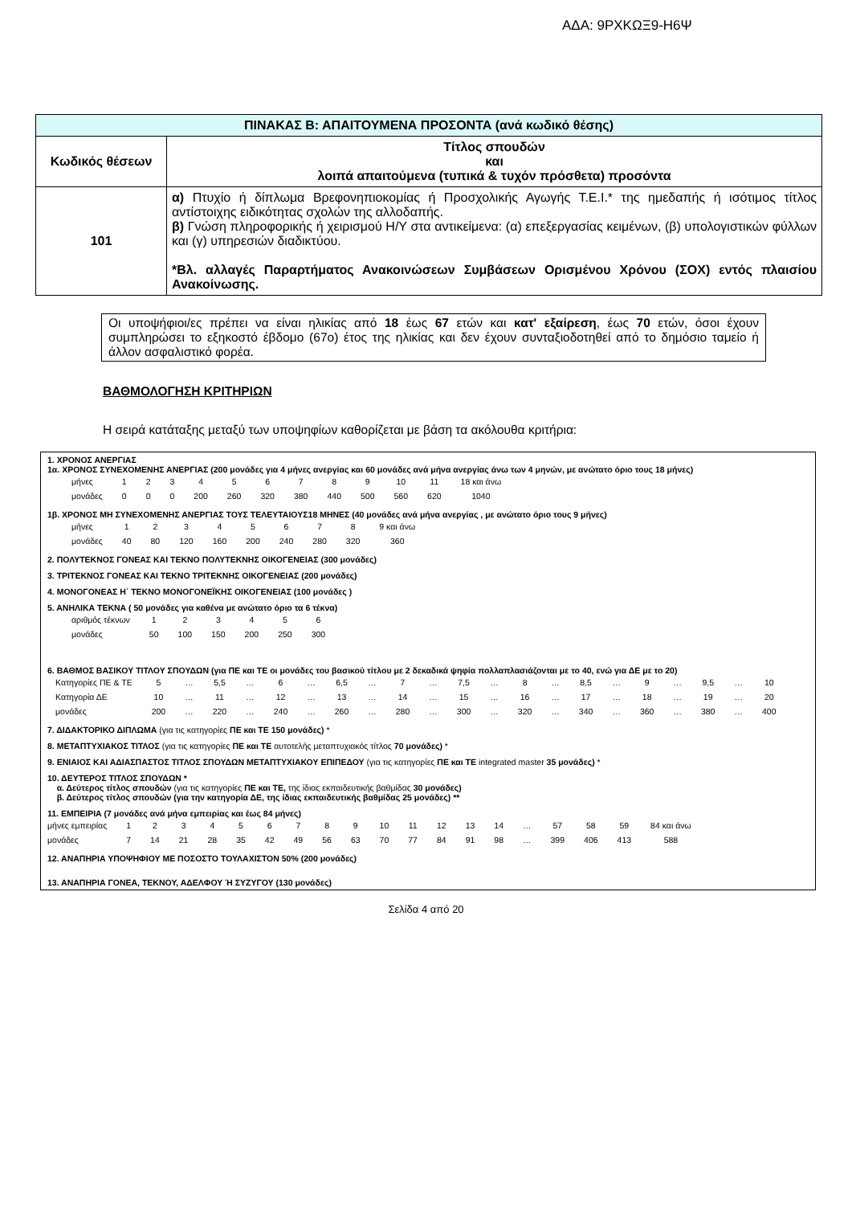ΑΔΑ: 9ΡΧΚΩΞ9-Η6Ψ
| ΠΙΝΑΚΑΣ Β: ΑΠΑΙΤΟΥΜΕΝΑ ΠΡΟΣΟΝΤΑ (ανά κωδικό θέσης) | |
| Κωδικός θέσεων | Τίτλος σπουδών και λοιπά απαιτούμενα (τυπικά & τυχόν πρόσθετα) προσόντα |
| 101 | α) Πτυχίο ή δίπλωμα Βρεφονηπιοκομίας ή Προσχολικής Αγωγής Τ.Ε.Ι.* της ημεδαπής ή ισότιμος τίτλος αντίστοιχης ειδικότητας σχολών της αλλοδαπής. β) Γνώση πληροφορικής ή χειρισμού Η/Υ στα αντικείμενα: (α) επεξεργασίας κειμένων, (β) υπολογιστικών φύλλων και (γ) υπηρεσιών διαδικτύου. *Βλ. αλλαγές Παραρτήματος Ανακοινώσεων Συμβάσεων Ορισμένου Χρόνου (ΣΟΧ) εντός πλαισίου Ανακοίνωσης. |
Οι υποψήφιοι/ες πρέπει να είναι ηλικίας από 18 έως 67 ετών και κατ' εξαίρεση, έως 70 ετών, όσοι έχουν συμπληρώσει το εξηκοστό έβδομο (67ο) έτος της ηλικίας και δεν έχουν συνταξιοδοτηθεί από το δημόσιο ταμείο ή άλλον ασφαλιστικό φορέα.
ΒΑΘΜΟΛΟΓΗΣΗ ΚΡΙΤΗΡΙΩΝ
Η σειρά κατάταξης μεταξύ των υποψηφίων καθορίζεται με βάση τα ακόλουθα κριτήρια:
1. ΧΡΟΝΟΣ ΑΝΕΡΓΙΑΣ
1α. ΧΡΟΝΟΣ ΣΥΝΕΧΟΜΕΝΗΣ ΑΝΕΡΓΙΑΣ (200 μονάδες για 4 μήνες ανεργίας και 60 μονάδες ανά μήνα ανεργίας άνω των 4 μηνών, με ανώτατο όριο τους 18 μήνες)
| μήνες | 1 | 2 | 3 | 4 | 5 | 6 | 7 | 8 | 9 | 10 | 11 | 18 και άνω |
| μονάδες | 0 | 0 | 0 | 200 | 260 | 320 | 380 | 440 | 500 | 560 | 620 | 1040 |
1β. ΧΡΟΝΟΣ ΜΗ ΣΥΝΕΧΟΜΕΝΗΣ ΑΝΕΡΓΙΑΣ ΤΟΥΣ ΤΕΛΕΥΤΑΙΟΥΣ18 ΜΗΝΕΣ (40 μονάδες ανά μήνα ανεργίας , με ανώτατο όριο τους 9 μήνες)
| μήνες | 1 | 2 | 3 | 4 | 5 | 6 | 7 | 8 | 9 και άνω |
| μονάδες | 40 | 80 | 120 | 160 | 200 | 240 | 280 | 320 | 360 |
2. ΠΟΛΥΤΕΚΝΟΣ ΓΟΝΕΑΣ ΚΑΙ ΤΕΚΝΟ ΠΟΛΥΤΕΚΝΗΣ ΟΙΚΟΓΕΝΕΙΑΣ (300 μονάδες)
3. ΤΡΙΤΕΚΝΟΣ ΓΟΝΕΑΣ ΚΑΙ ΤΕΚΝΟ ΤΡΙΤΕΚΝΗΣ ΟΙΚΟΓΕΝΕΙΑΣ (200 μονάδες)
4. ΜΟΝΟΓΟΝΕΑΣ Η΄ ΤΕΚΝΟ ΜΟΝΟΓΟΝΕΪΚΗΣ ΟΙΚΟΓΕΝΕΙΑΣ (100 μονάδες )
5. ΑΝΗΛΙΚΑ ΤΕΚΝΑ ( 50 μονάδες για καθένα με ανώτατο όριο τα 6 τέκνα)
| αριθμός τέκνων | 1 | 2 | 3 | 4 | 5 | 6 |
| μονάδες | 50 | 100 | 150 | 200 | 250 | 300 |
6. ΒΑΘΜΟΣ ΒΑΣΙΚΟΥ ΤΙΤΛΟΥ ΣΠΟΥΔΩΝ (για ΠΕ και ΤΕ οι μονάδες του βασικού τίτλου με 2 δεκαδικά ψηφία πολλαπλασιάζονται με το 40, ενώ για ΔΕ με το 20)
| Κατηγορίες ΠΕ & ΤΕ | 5 | … | 5,5 | … | 6 | … | 6,5 | … | 7 | … | 7,5 | … | 8 | … | 8,5 | … | 9 | … | 9,5 | … | 10 |
| Κατηγορία ΔΕ | 10 | … | 11 | … | 12 | … | 13 | … | 14 | … | 15 | … | 16 | … | 17 | … | 18 | … | 19 | … | 20 |
| μονάδες | 200 | … | 220 | … | 240 | … | 260 | … | 280 | … | 300 | … | 320 | … | 340 | … | 360 | … | 380 | … | 400 |
7. ΔΙΔΑΚΤΟΡΙΚΟ ΔΙΠΛΩΜΑ (για τις κατηγορίες ΠΕ και ΤΕ 150 μονάδες) *
8. ΜΕΤΑΠΤΥΧΙΑΚΟΣ ΤΙΤΛΟΣ (για τις κατηγορίες ΠΕ και ΤΕ αυτοτελής μεταπτυχιακός τίτλος 70 μονάδες) *
9. ΕΝΙΑΙΟΣ ΚΑΙ ΑΔΙΑΣΠΑΣΤΟΣ ΤΙΤΛΟΣ ΣΠΟΥΔΩΝ ΜΕΤΑΠΤΥΧΙΑΚΟΥ ΕΠΙΠΕΔΟΥ (για τις κατηγορίες ΠΕ και ΤΕ integrated master 35 μονάδες) *
10. ΔΕΥΤΕΡΟΣ ΤΙΤΛΟΣ ΣΠΟΥΔΩΝ *
α. Δεύτερος τίτλος σπουδών (για τις κατηγορίες ΠΕ και ΤΕ, της ίδιας εκπαιδευτικής βαθμίδας 30 μονάδες)
β. Δεύτερος τίτλος σπουδών (για την κατηγορία ΔΕ, της ίδιας εκπαιδευτικής βαθμίδας 25 μονάδες) **
11. ΕΜΠΕΙΡΙΑ (7 μονάδες ανά μήνα εμπειρίας και έως 84 μήνες)
| μήνες εμπειρίας | 1 | 2 | 3 | 4 | 5 | 6 | 7 | 8 | 9 | 10 | 11 | 12 | 13 | 14 | … | 57 | 58 | 59 | 84 και άνω |
| μονάδες | 7 | 14 | 21 | 28 | 35 | 42 | 49 | 56 | 63 | 70 | 77 | 84 | 91 | 98 | … | 399 | 406 | 413 | 588 |
12. ΑΝΑΠΗΡΙΑ ΥΠΟΨΗΦΙΟΥ ΜΕ ΠΟΣΟΣΤΟ ΤΟΥΛΑΧΙΣΤΟΝ 50% (200 μονάδες)
13. ΑΝΑΠΗΡΙΑ ΓΟΝΕΑ, ΤΕΚΝΟΥ, ΑΔΕΛΦΟΥ Ή ΣΥΖΥΓΟΥ (130 μονάδες)
Σελίδα 4 από 20